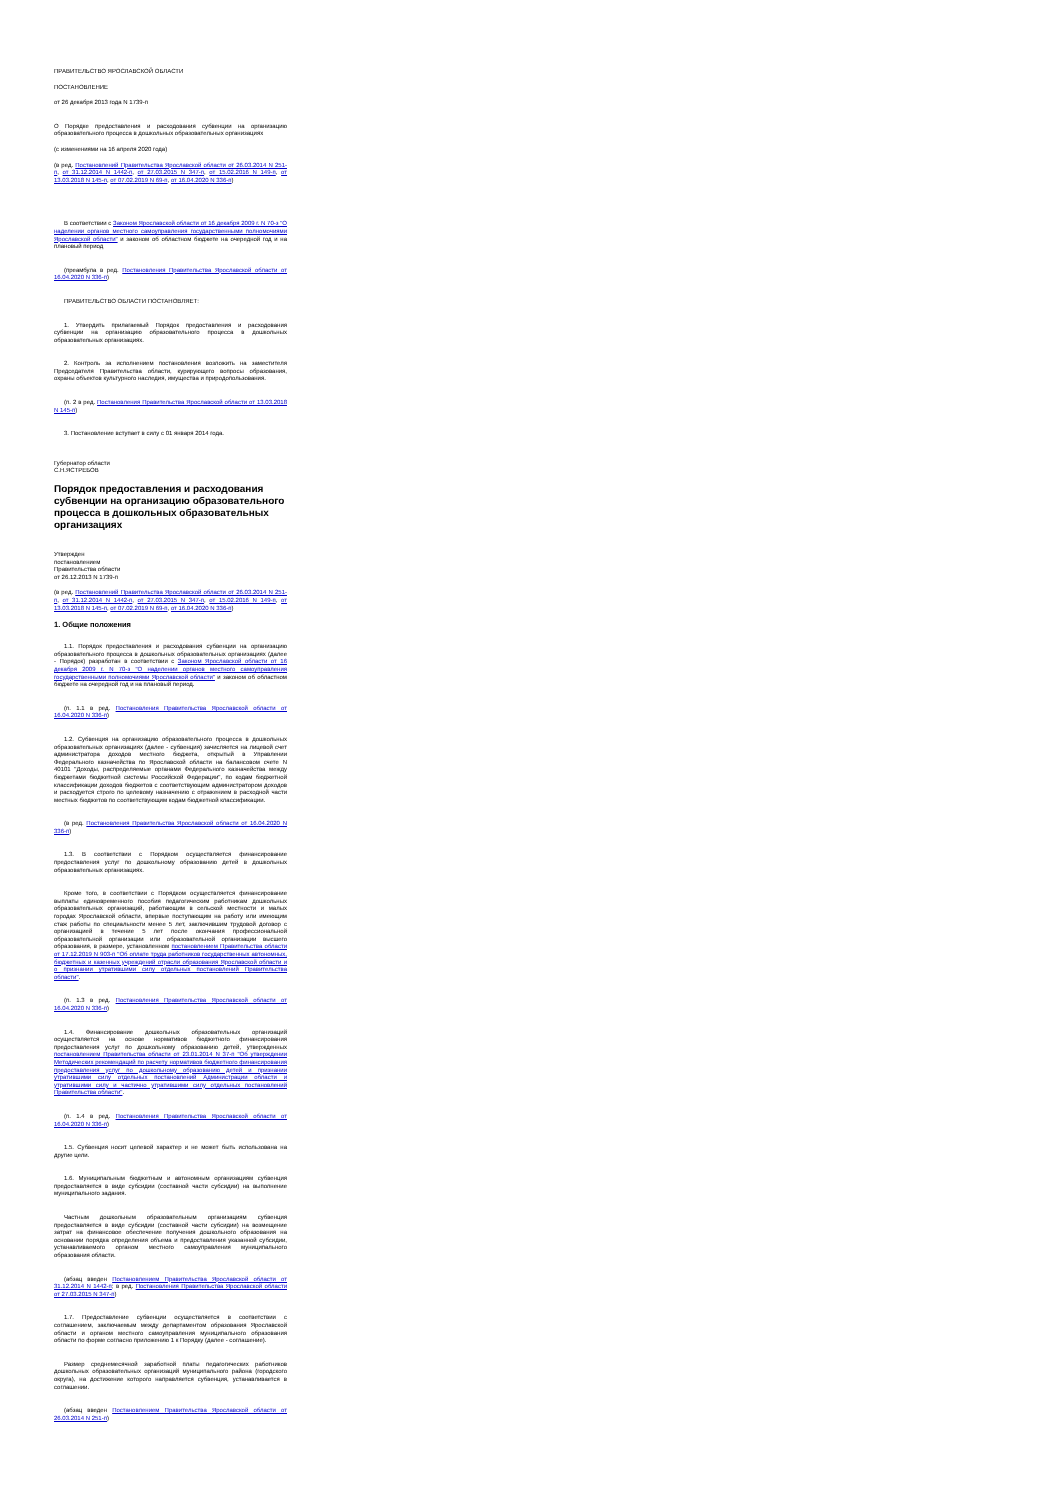ПРАВИТЕЛЬСТВО ЯРОСЛАВСКОЙ ОБЛАСТИ
ПОСТАНОВЛЕНИЕ
от 26 декабря 2013 года N 1739-п
О Порядке предоставления и расходования субвенции на организацию образовательного процесса в дошкольных образовательных организациях
(с изменениями на 16 апреля 2020 года)
(в ред. Постановлений Правительства Ярославской области от 26.03.2014 N 251-п, от 31.12.2014 N 1442-п, от 27.03.2015 N 347-п, от 15.02.2016 N 149-п, от 13.03.2018 N 145-п, от 07.02.2019 N 69-п, от 16.04.2020 N 336-п)
В соответствии с Законом Ярославской области от 16 декабря 2009 г. N 70-з "О наделении органов местного самоуправления государственными полномочиями Ярославской области" и законом об областном бюджете на очередной год и на плановый период
(преамбула в ред. Постановления Правительства Ярославской области от 16.04.2020 N 336-п)
ПРАВИТЕЛЬСТВО ОБЛАСТИ ПОСТАНОВЛЯЕТ:
1. Утвердить прилагаемый Порядок предоставления и расходования субвенции на организацию образовательного процесса в дошкольных образовательных организациях.
2. Контроль за исполнением постановления возложить на заместителя Председателя Правительства области, курирующего вопросы образования, охраны объектов культурного наследия, имущества и природопользования.
(п. 2 в ред. Постановления Правительства Ярославской области от 13.03.2018 N 145-п)
3. Постановление вступает в силу с 01 января 2014 года.
Губернатор области
С.Н.ЯСТРЕБОВ
Порядок предоставления и расходования субвенции на организацию образовательного процесса в дошкольных образовательных организациях
Утвержден
постановлением
Правительства области
от 26.12.2013 N 1739-п
(в ред. Постановлений Правительства Ярославской области от 26.03.2014 N 251-п, от 31.12.2014 N 1442-п, от 27.03.2015 N 347-п, от 15.02.2016 N 149-п, от 13.03.2018 N 145-п, от 07.02.2019 N 69-п, от 16.04.2020 N 336-п)
1. Общие положения
1.1. Порядок предоставления и расходования субвенции на организацию образовательного процесса в дошкольных образовательных организациях (далее - Порядок) разработан в соответствии с Законом Ярославской области от 16 декабря 2009 г. N 70-з "О наделении органов местного самоуправления государственными полномочиями Ярославской области" и законом об областном бюджете на очередной год и на плановый период.
(п. 1.1 в ред. Постановления Правительства Ярославской области от 16.04.2020 N 336-п)
1.2. Субвенция на организацию образовательного процесса в дошкольных образовательных организациях (далее - субвенция) зачисляется на лицевой счет администратора доходов местного бюджета, открытый в Управлении Федерального казначейства по Ярославской области на балансовом счете N 40101 "Доходы, распределяемые органами Федерального казначейства между бюджетами бюджетной системы Российской Федерации", по кодам бюджетной классификации доходов бюджетов с соответствующим администратором доходов и расходуется строго по целевому назначению с отражением в расходной части местных бюджетов по соответствующим кодам бюджетной классификации.
(в ред. Постановления Правительства Ярославской области от 16.04.2020 N 336-п)
1.3. В соответствии с Порядком осуществляется финансирование предоставления услуг по дошкольному образованию детей в дошкольных образовательных организациях.
Кроме того, в соответствии с Порядком осуществляется финансирование выплаты единовременного пособия педагогическим работникам дошкольных образовательных организаций, работающим в сельской местности и малых городах Ярославской области, впервые поступающим на работу или имеющим стаж работы по специальности менее 5 лет, заключившим трудовой договор с организацией в течение 5 лет после окончания профессиональной образовательной организации или образовательной организации высшего образования, в размере, установленном постановлением Правительства области от 17.12.2019 N 903-п "Об оплате труда работников государственных автономных, бюджетных и казенных учреждений отрасли образования Ярославской области и о признании утратившими силу отдельных постановлений Правительства области".
(п. 1.3 в ред. Постановления Правительства Ярославской области от 16.04.2020 N 336-п)
1.4. Финансирование дошкольных образовательных организаций осуществляется на основе нормативов бюджетного финансирования предоставления услуг по дошкольному образованию детей, утвержденных постановлением Правительства области от 23.01.2014 N 37-п "Об утверждении Методических рекомендаций по расчету нормативов бюджетного финансирования предоставления услуг по дошкольному образованию детей и признании утратившими силу отдельных постановлений Администрации области и утратившими силу и частично утратившими силу отдельных постановлений Правительства области".
(п. 1.4 в ред. Постановления Правительства Ярославской области от 16.04.2020 N 336-п)
1.5. Субвенция носит целевой характер и не может быть использована на другие цели.
1.6. Муниципальным бюджетным и автономным организациям субвенция предоставляется в виде субсидии (составной части субсидии) на выполнение муниципального задания.
Частным дошкольным образовательным организациям субвенция предоставляется в виде субсидии (составной части субсидии) на возмещение затрат на финансовое обеспечение получения дошкольного образования на основании порядка определения объема и предоставления указанной субсидии, устанавливаемого органом местного самоуправления муниципального образования области.
(абзац введен Постановлением Правительства Ярославской области от 31.12.2014 N 1442-п; в ред. Постановления Правительства Ярославской области от 27.03.2015 N 347-п)
1.7. Предоставление субвенции осуществляется в соответствии с соглашением, заключаемым между департаментом образования Ярославской области и органом местного самоуправления муниципального образования области по форме согласно приложению 1 к Порядку (далее - соглашение).
Размер среднемесячной заработной платы педагогических работников дошкольных образовательных организаций муниципального района (городского округа), на достижение которого направляется субвенция, устанавливается в соглашении.
(абзац введен Постановлением Правительства Ярославской области от 26.03.2014 N 251-п)